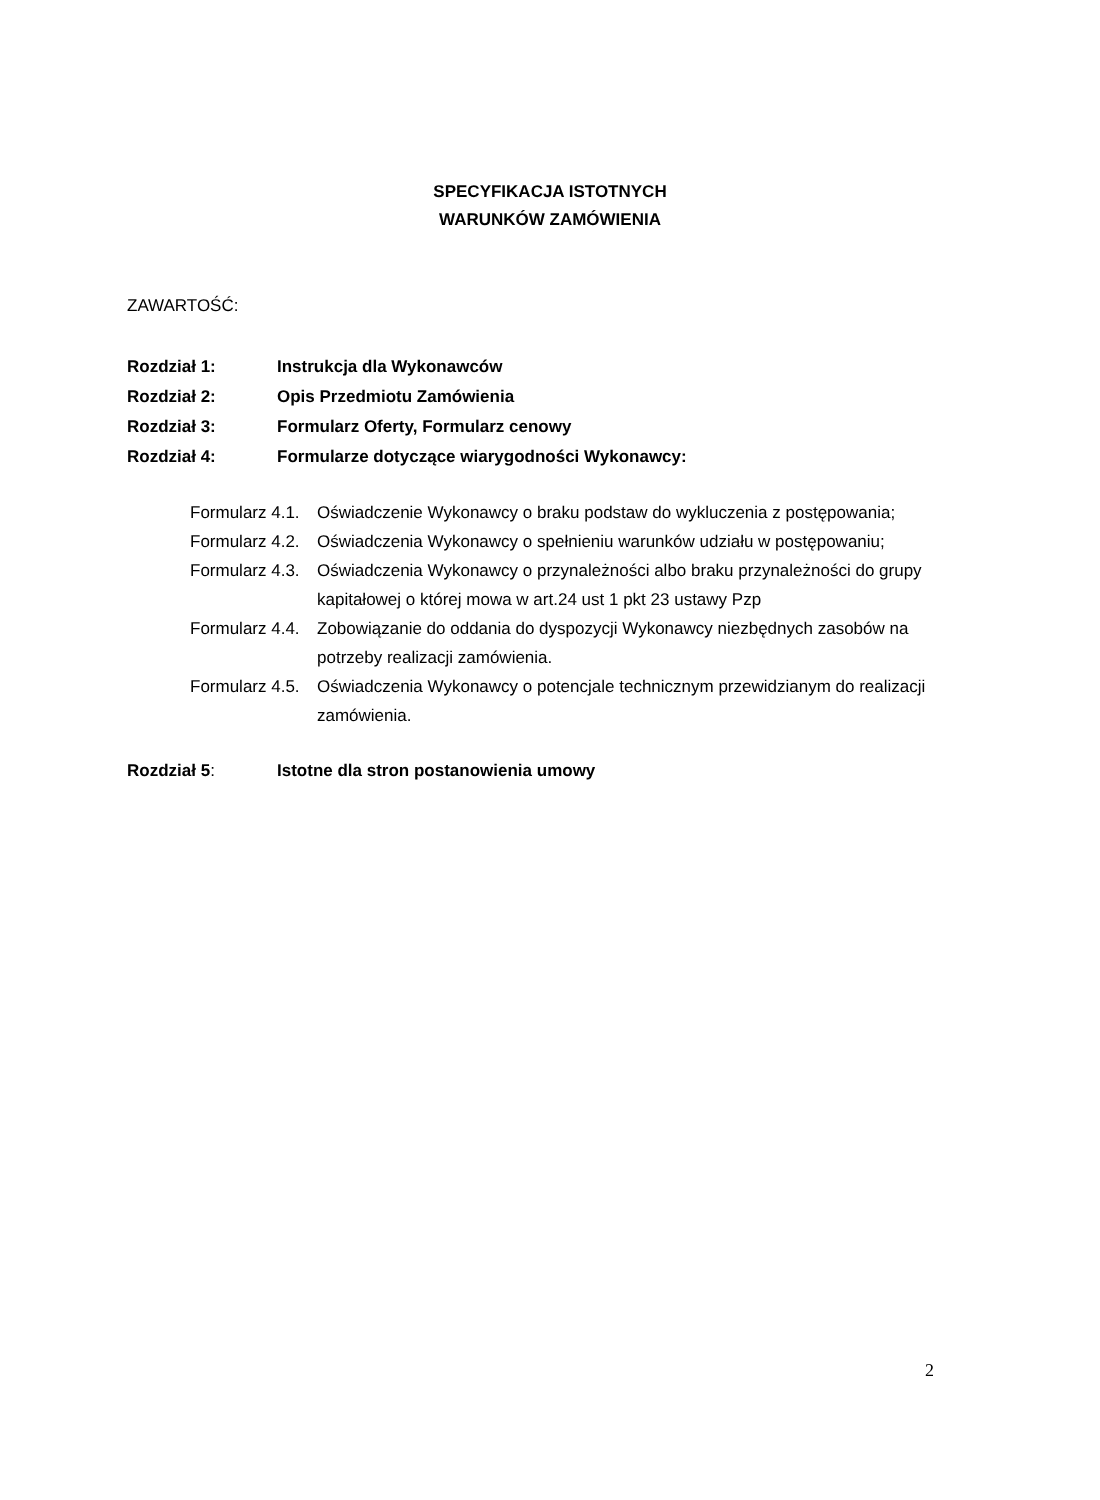SPECYFIKACJA ISTOTNYCH
WARUNKÓW ZAMÓWIENIA
ZAWARTOŚĆ:
Rozdział 1: Instrukcja dla Wykonawców
Rozdział 2: Opis Przedmiotu Zamówienia
Rozdział 3: Formularz Oferty, Formularz cenowy
Rozdział 4: Formularze dotyczące wiarygodności Wykonawcy:
Formularz 4.1. Oświadczenie Wykonawcy o braku podstaw do wykluczenia z postępowania;
Formularz 4.2. Oświadczenia Wykonawcy o spełnieniu warunków udziału w postępowaniu;
Formularz 4.3. Oświadczenia Wykonawcy o przynależności albo braku przynależności do grupy kapitałowej o której mowa w art.24 ust 1 pkt 23 ustawy Pzp
Formularz 4.4. Zobowiązanie do oddania do dyspozycji Wykonawcy niezbędnych zasobów na potrzeby realizacji zamówienia.
Formularz 4.5. Oświadczenia Wykonawcy o potencjale technicznym przewidzianym do realizacji zamówienia.
Rozdział 5: Istotne dla stron postanowienia umowy
2